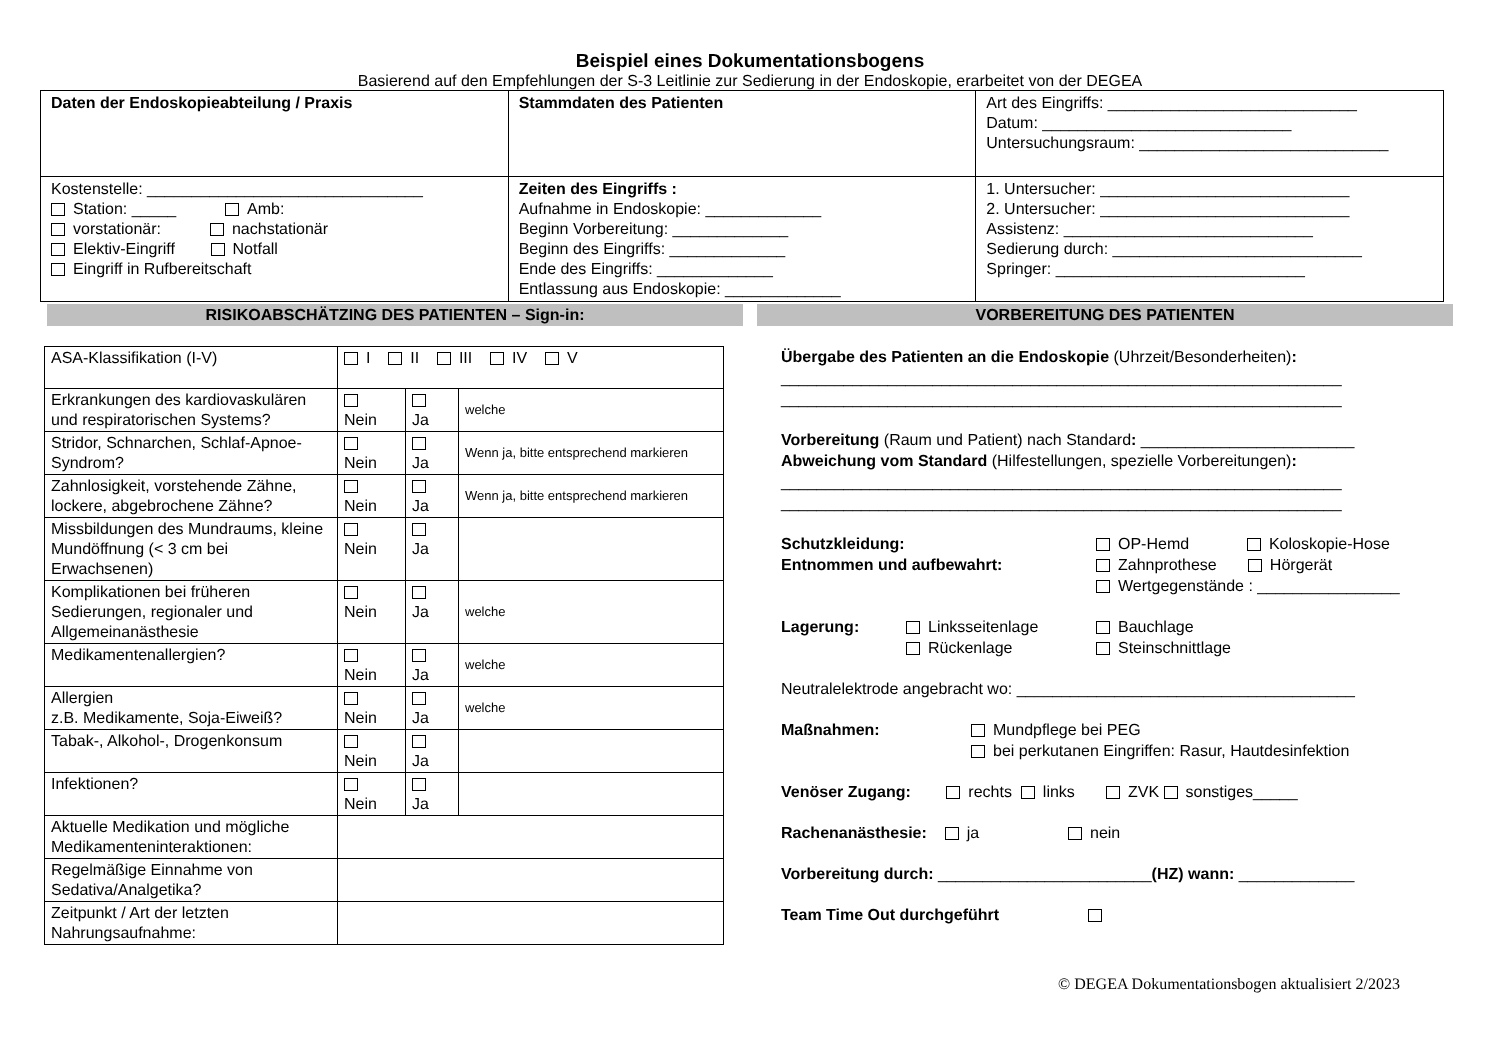Beispiel eines Dokumentationsbogens
Basierend auf den Empfehlungen der S-3 Leitlinie zur Sedierung in der Endoskopie, erarbeitet von der DEGEA
| Daten der Endoskopieabteilung / Praxis | Stammdaten des Patienten | Art des Eingriffs: ____________________________ Datum: ____________________________ Untersuchungsraum: ____________________________ |
| Kostenstelle: _______________________________ Station: _____ Amb: vorstationär: nachstationär Elektiv-Eingriff Notfall Eingriff in Rufbereitschaft | Zeiten des Eingriffs : Aufnahme in Endoskopie: _____________ Beginn Vorbereitung: _____________ Beginn des Eingriffs: _____________ Ende des Eingriffs: _____________ Entlassung aus Endoskopie: _____________ | 1. Untersucher: ____________________________ 2. Untersucher: ____________________________ Assistenz: ____________________________ Sedierung durch: ____________________________ Springer: ____________________________ |
RISIKOABSCHÄTZING DES PATIENTEN – Sign-in:
VORBEREITUNG DES PATIENTEN
| ASA-Klassifikation (I-V) | I II III IV V | | |
| Erkrankungen des kardiovaskulären und respiratorischen Systems? | Nein | Ja | welche |
| Stridor, Schnarchen, Schlaf-Apnoe-Syndrom? | Nein | Ja | Wenn ja, bitte entsprechend markieren |
| Zahnlosigkeit, vorstehende Zähne, lockere, abgebrochene Zähne? | Nein | Ja | Wenn ja, bitte entsprechend markieren |
| Missbildungen des Mundraums, kleine Mundöffnung (< 3 cm bei Erwachsenen) | Nein | Ja | |
| Komplikationen bei früheren Sedierungen, regionaler und Allgemeinanästhesie | Nein | Ja | welche |
| Medikamentenallergien? | Nein | Ja | welche |
| Allergien z.B. Medikamente, Soja-Eiweiß? | Nein | Ja | welche |
| Tabak-, Alkohol-, Drogenkonsum | Nein | Ja | |
| Infektionen? | Nein | Ja | |
| Aktuelle Medikation und mögliche Medikamenteninteraktionen: | | | |
| Regelmäßige Einnahme von Sedativa/Analgetika? | | | |
| Zeitpunkt / Art der letzten Nahrungsaufnahme: | | | |
Übergabe des Patienten an die Endoskopie (Uhrzeit/Besonderheiten):
_______________________________________________________________
_______________________________________________________________
Vorbereitung (Raum und Patient) nach Standard: ________________________
Abweichung vom Standard (Hilfestellungen, spezielle Vorbereitungen):
_______________________________________________________________
_______________________________________________________________
Schutzkleidung:
Entnommen und aufbewahrt: OP-Hemd Koloskopie-Hose
Zahnprothese Hörgerät
Wertgegenstände : ________________
Lagerung: Linksseitenlage
Rückenlage Bauchlage
Steinschnittlage
Neutralelektrode angebracht wo: ______________________________________
Maßnahmen: Mundpflege bei PEG
bei perkutanen Eingriffen: Rasur, Hautdesinfektion
Venöser Zugang: rechts links ZVK sonstiges_____
Rachenanästhesie: ja nein
Vorbereitung durch: ________________________(HZ) wann: _____________
Team Time Out durchgeführt
© DEGEA Dokumentationsbogen aktualisiert 2/2023